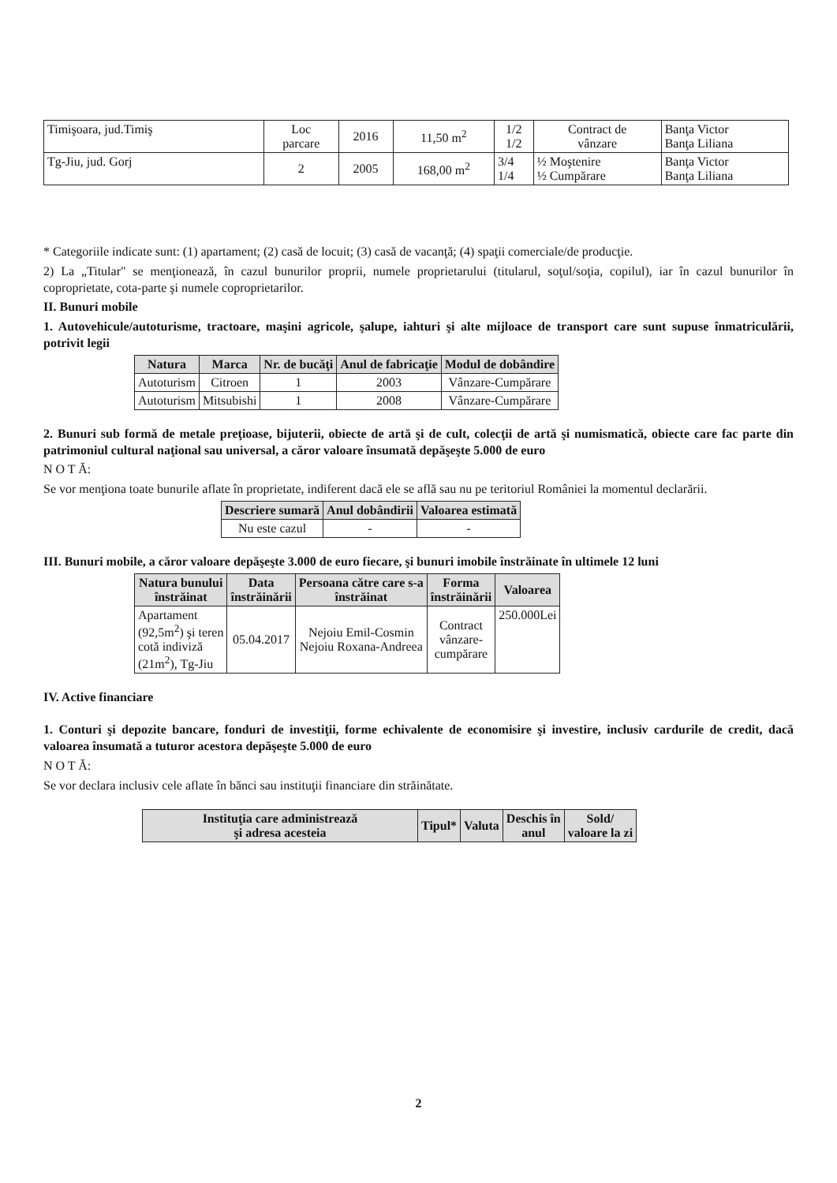| Timişoara, jud.Timiş | Loc parcare | 2016 | 11,50 m<sup>2</sup> | 1/2 1/2 | Contract de vânzare | Banţa Victor Banţa Liliana |
| Tg-Jiu, jud. Gorj | 2 | 2005 | 168,00 m<sup>2</sup> | 3/4 1/4 | ½ Moştenire ½ Cumpărare | Banţa Victor Banţa Liliana |
* Categoriile indicate sunt: (1) apartament; (2) casă de locuit; (3) casă de vacanţă; (4) spaţii comerciale/de producţie.
2) La „Titular" se menţionează, în cazul bunurilor proprii, numele proprietarului (titularul, soţul/soţia, copilul), iar în cazul bunurilor în coproprietate, cota-parte şi numele coproprietarilor.
II. Bunuri mobile
1. Autovehicule/autoturisme, tractoare, maşini agricole, şalupe, iahturi şi alte mijloace de transport care sunt supuse înmatriculării, potrivit legii
| Natura | Marca | Nr. de bucăţi | Anul de fabricaţie | Modul de dobândire |
| --- | --- | --- | --- | --- |
| Autoturism | Citroen | 1 | 2003 | Vânzare-Cumpărare |
| Autoturism | Mitsubishi | 1 | 2008 | Vânzare-Cumpărare |
2. Bunuri sub formă de metale preţioase, bijuterii, obiecte de artă şi de cult, colecţii de artă şi numismatică, obiecte care fac parte din patrimoniul cultural naţional sau universal, a căror valoare însumată depăşeşte 5.000 de euro
N O T Ă:
Se vor menţiona toate bunurile aflate în proprietate, indiferent dacă ele se află sau nu pe teritoriul României la momentul declarării.
| Descriere sumară | Anul dobândirii | Valoarea estimată |
| --- | --- | --- |
| Nu este cazul | - | - |
III. Bunuri mobile, a căror valoare depăşeşte 3.000 de euro fiecare, şi bunuri imobile înstrăinate în ultimele 12 luni
| Natura bunului înstrăinat | Data înstrăinării | Persoana către care s-a înstrăinat | Forma înstrăinării | Valoarea |
| --- | --- | --- | --- | --- |
| Apartament (92,5m<sup>2</sup>) şi teren cotă indiviză (21m<sup>2</sup>), Tg-Jiu | 05.04.2017 | Nejoiu Emil-Cosmin Nejoiu Roxana-Andreea | Contract vânzare- cumpărare | 250.000Lei |
IV. Active financiare
1. Conturi şi depozite bancare, fonduri de investiţii, forme echivalente de economisire şi investire, inclusiv cardurile de credit, dacă valoarea însumată a tuturor acestora depăşeşte 5.000 de euro
N O T Ă:
Se vor declara inclusiv cele aflate în bănci sau instituţii financiare din străinătate.
| Instituţia care administrează şi adresa acesteia | Tipul* | Valuta | Deschis în anul | Sold/ valoare la zi |
| --- | --- | --- | --- | --- |
2